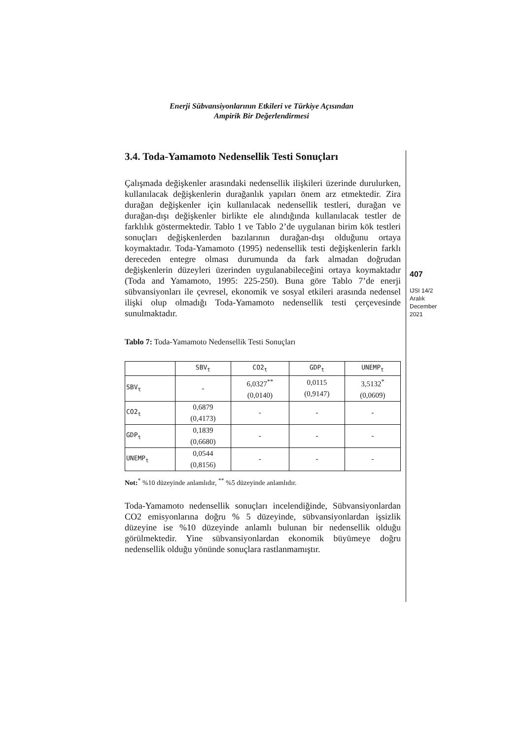Enerji Sübvansiyonlarının Etkileri ve Türkiye Açısından
Ampirik Bir Değerlendirmesi
3.4. Toda-Yamamoto Nedensellik Testi Sonuçları
Çalışmada değişkenler arasındaki nedensellik ilişkileri üzerinde durulurken, kullanılacak değişkenlerin durağanlık yapıları önem arz etmektedir. Zira durağan değişkenler için kullanılacak nedensellik testleri, durağan ve durağan-dışı değişkenler birlikte ele alındığında kullanılacak testler de farklılık göstermektedir. Tablo 1 ve Tablo 2’de uygulanan birim kök testleri sonuçları değişkenlerden bazılarının durağan-dışı olduğunu ortaya koymaktadır. Toda-Yamamoto (1995) nedensellik testi değişkenlerin farklı dereceden entegre olması durumunda da fark almadan doğrudan değişkenlerin düzeyleri üzerinden uygulanabileceğini ortaya koymaktadır (Toda and Yamamoto, 1995: 225-250). Buna göre Tablo 7’de enerji sübvansiyonları ile çevresel, ekonomik ve sosyal etkileri arasında nedensel ilişki olup olmadığı Toda-Yamamoto nedensellik testi çerçevesinde sunulmaktadır.
Tablo 7: Toda-Yamamoto Nedensellik Testi Sonuçları
| | SBV<sub>t</sub> | CO2<sub>t</sub> | GDP<sub>t</sub> | UNEMP<sub>t</sub> |
| SBV<sub>t</sub> | - | 6,0327<sup>**</sup> (0,0140) | 0,0115 (0,9147) | 3,5132<sup>*</sup> (0,0609) |
| CO2<sub>t</sub> | 0,6879 (0,4173) | - | - | - |
| GDP<sub>t</sub> | 0,1839 (0,6680) | - | - | - |
| UNEMP<sub>t</sub> | 0,0544 (0,8156) | - | - | - |
Not:<sup>*</sup> %10 düzeyinde anlamlıdır, <sup>**</sup> %5 düzeyinde anlamlıdır.
Toda-Yamamoto nedensellik sonuçları incelendiğinde, Sübvansiyonlardan CO2 emisyonlarına doğru % 5 düzeyinde, sübvansiyonlardan işsizlik düzeyine ise %10 düzeyinde anlamlı bulunan bir nedensellik olduğu görülmektedir. Yine sübvansiyonlardan ekonomik büyümeye doğru nedensellik olduğu yönünde sonuçlara rastlanmamıştır.
407
IJSI 14/2
Aralık
December
2021